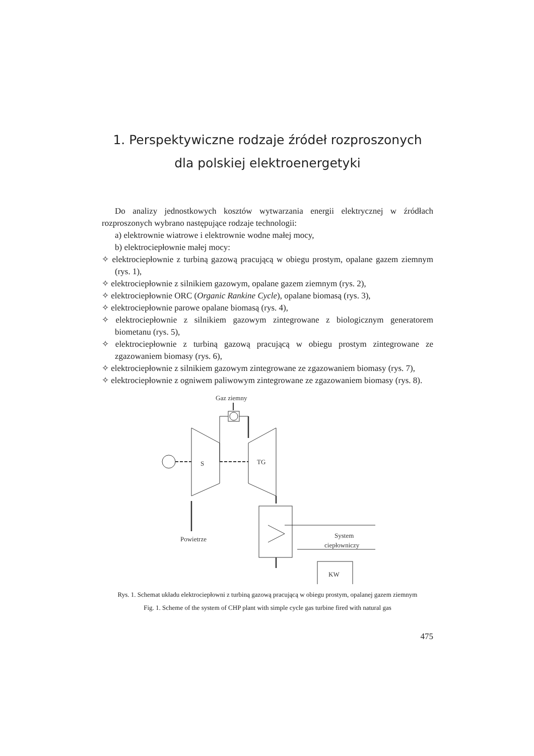1. Perspektywiczne rodzaje źródeł rozproszonych dla polskiej elektroenergetyki
Do analizy jednostkowych kosztów wytwarzania energii elektrycznej w źródłach rozproszonych wybrano następujące rodzaje technologii:
a) elektrownie wiatrowe i elektrownie wodne małej mocy,
b) elektrociepłownie małej mocy:
✧ elektrociepłownie z turbiną gazową pracującą w obiegu prostym, opalane gazem ziemnym (rys. 1),
✧ elektrociepłownie z silnikiem gazowym, opalane gazem ziemnym (rys. 2),
✧ elektrociepłownie ORC (Organic Rankine Cycle), opalane biomasą (rys. 3),
✧ elektrociepłownie parowe opalane biomasą (rys. 4),
✧ elektrociepłownie z silnikiem gazowym zintegrowane z biologicznym generatorem biometanu (rys. 5),
✧ elektrociepłownie z turbiną gazową pracującą w obiegu prostym zintegrowane ze zgazowaniem biomasy (rys. 6),
✧ elektrociepłownie z silnikiem gazowym zintegrowane ze zgazowaniem biomasy (rys. 7),
✧ elektrociepłownie z ogniwem paliwowym zintegrowane ze zgazowaniem biomasy (rys. 8).
Gaz ziemny
S
TG
Powietrze
System
ciepłowniczy
KW
Rys. 1. Schemat układu elektrociepłowni z turbiną gazową pracującą w obiegu prostym, opalanej gazem ziemnym
Fig. 1. Scheme of the system of CHP plant with simple cycle gas turbine fired with natural gas
475